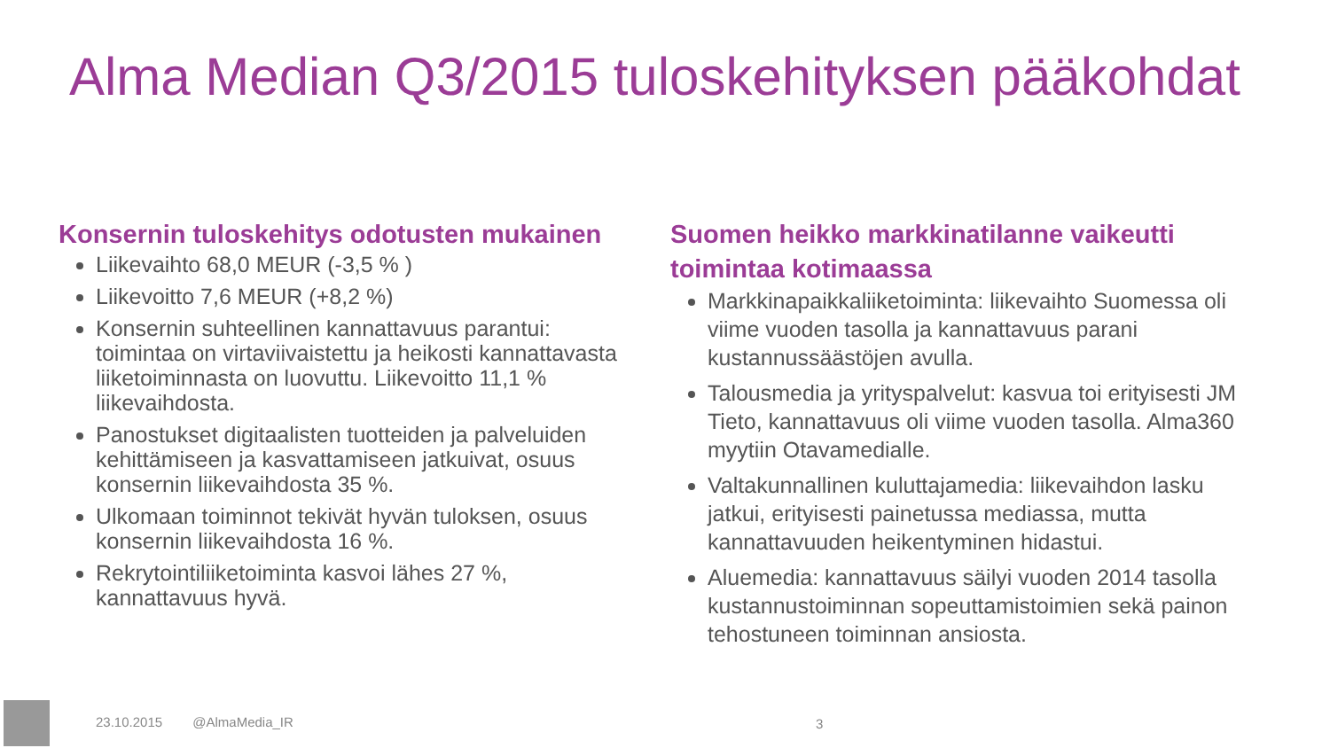Alma Median Q3/2015 tuloskehityksen pääkohdat
Konsernin tuloskehitys odotusten mukainen
Liikevaihto 68,0 MEUR (-3,5 % )
Liikevoitto 7,6 MEUR (+8,2 %)
Konsernin suhteellinen kannattavuus parantui: toimintaa on virtaviivaistettu ja heikosti kannattavasta liiketoiminnasta on luovuttu. Liikevoitto 11,1 % liikevaihdosta.
Panostukset digitaalisten tuotteiden ja palveluiden kehittämiseen ja kasvattamiseen jatkuivat, osuus konsernin liikevaihdosta 35 %.
Ulkomaan toiminnot tekivät hyvän tuloksen, osuus konsernin liikevaihdosta 16 %.
Rekrytointiliiketoiminta kasvoi lähes 27 %, kannattavuus hyvä.
Suomen heikko markkinatilanne vaikeutti toimintaa kotimaassa
Markkinapaikkaliiketoiminta: liikevaihto Suomessa oli viime vuoden tasolla ja kannattavuus parani kustannussäästöjen avulla.
Talousmedia ja yrityspalvelut: kasvua toi erityisesti JM Tieto, kannattavuus oli viime vuoden tasolla. Alma360 myytiin Otavamedialle.
Valtakunnallinen kuluttajamedia: liikevaihdon lasku jatkui, erityisesti painetussa mediassa, mutta kannattavuuden heikentyminen hidastui.
Aluemedia: kannattavuus säilyi vuoden 2014 tasolla kustannustoiminnan sopeuttamistoimien sekä painon tehostuneen toiminnan ansiosta.
23.10.2015 @AlmaMedia_IR 3